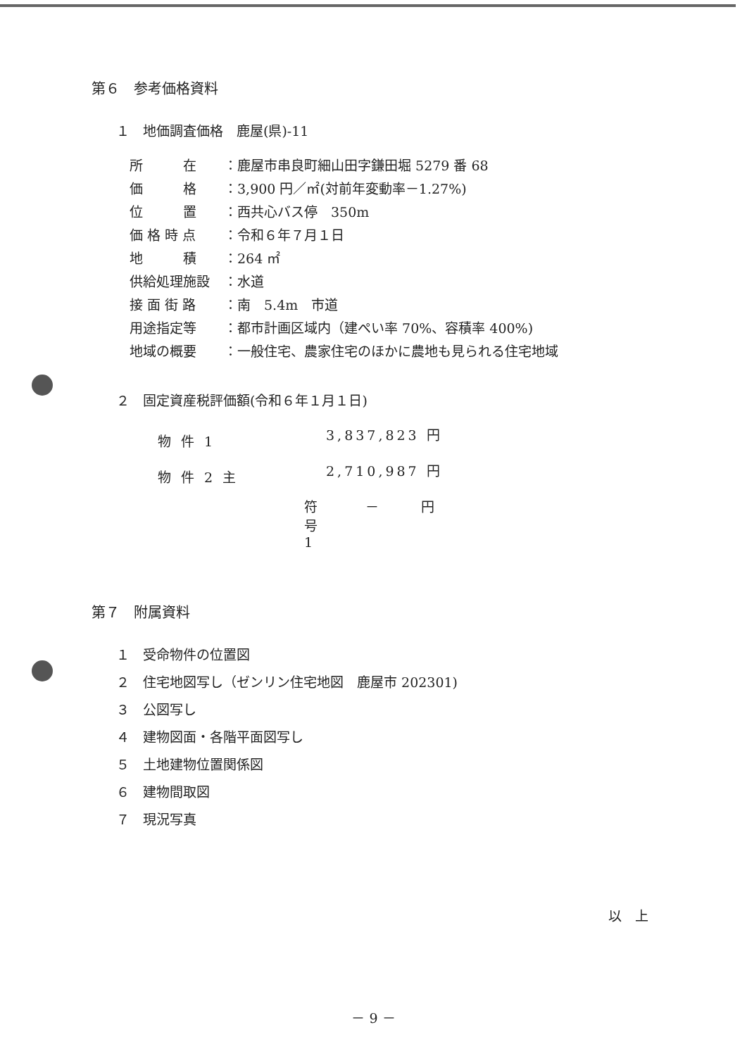第６　参考価格資料
１　地価調査価格　鹿屋(県)-11
| 所 在 | ：鹿屋市串良町細山田字鎌田堀 5279 番 68 |
| 価 格 | ：3,900 円／㎡(対前年変動率－1.27%) |
| 位 置 | ：西共心バス停 350m |
| 価 格 時 点 | ：令和６年７月１日 |
| 地 積 | ：264 ㎡ |
| 供給処理施設 | ：水道 |
| 接 面 街 路 | ：南 5.4m 市道 |
| 用途指定等 | ：都市計画区域内（建ぺい率 70%、容積率 400%) |
| 地域の概要 | ：一般住宅、農家住宅のほかに農地も見られる住宅地域 |
２　固定資産税評価額(令和６年１月１日)
| 物 件 1 | | 3,837,823 円 |
| 物 件 2 主 | | 2,710,987 円 |
| | 符 号 1 | － 円 |
第７　附属資料
１　受命物件の位置図
２　住宅地図写し（ゼンリン住宅地図　鹿屋市 202301)
３　公図写し
４　建物図面・各階平面図写し
５　土地建物位置関係図
６　建物間取図
７　現況写真
以　上
－ 9 －